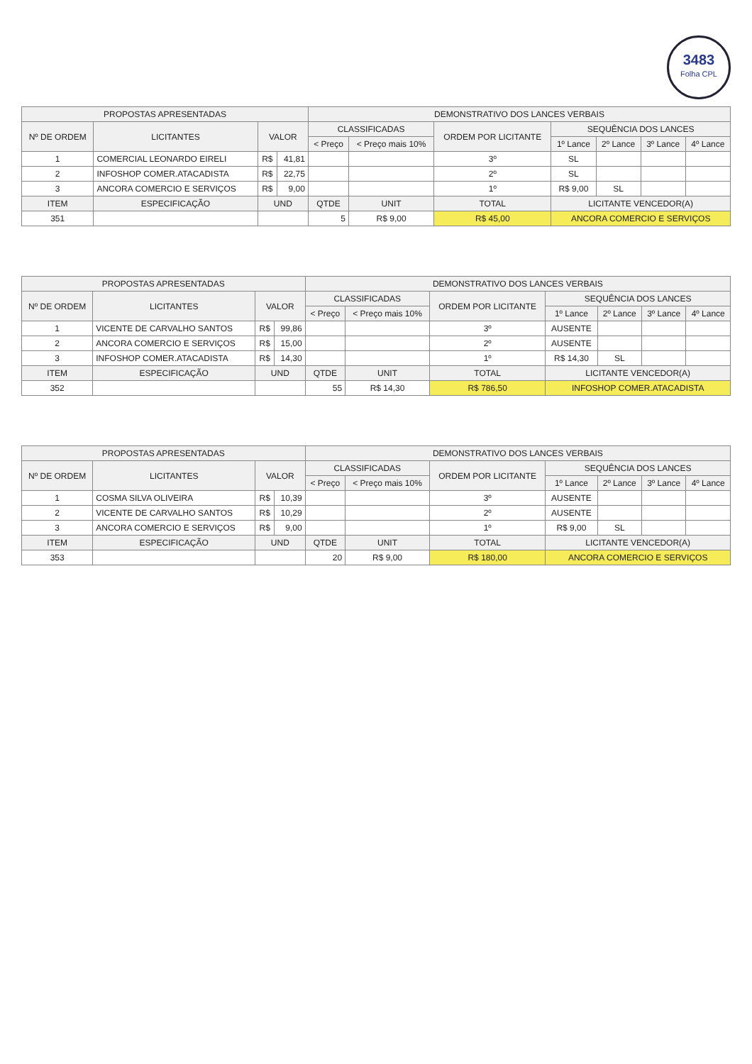3483
Folha CPL
| PROPOSTAS APRESENTADAS | | | | DEMONSTRATIVO DOS LANCES VERBAIS | | | | | | |
| --- | --- | --- | --- | --- | --- | --- | --- | --- | --- | --- |
| Nº DE ORDEM | LICITANTES | VALOR | | CLASSIFICADAS | | ORDEM POR LICITANTE | SEQUÊNCIA DOS LANCES | | | |
| | | | | < Preço | < Preço mais 10% | | 1º Lance | 2º Lance | 3º Lance | 4º Lance |
| 1 | COMERCIAL LEONARDO EIRELI | R$ | 41,81 | | | 3º | SL | | | |
| 2 | INFOSHOP COMER.ATACADISTA | R$ | 22,75 | | | 2º | SL | | | |
| 3 | ANCORA COMERCIO E SERVIÇOS | R$ | 9,00 | | | 1º | R$ 9,00 | SL | | |
| ITEM | ESPECIFICAÇÃO | UND | | QTDE | UNIT | TOTAL | LICITANTE VENCEDOR(A) | | | |
| 351 | | | | 5 | R$ 9,00 | R$ 45,00 | ANCORA COMERCIO E SERVIÇOS | | | |
| PROPOSTAS APRESENTADAS | | | | DEMONSTRATIVO DOS LANCES VERBAIS | | | | | | |
| --- | --- | --- | --- | --- | --- | --- | --- | --- | --- | --- |
| Nº DE ORDEM | LICITANTES | VALOR | | CLASSIFICADAS | | ORDEM POR LICITANTE | SEQUÊNCIA DOS LANCES | | | |
| | | | | < Preço | < Preço mais 10% | | 1º Lance | 2º Lance | 3º Lance | 4º Lance |
| 1 | VICENTE DE CARVALHO SANTOS | R$ | 99,86 | | | 3º | AUSENTE | | | |
| 2 | ANCORA COMERCIO E SERVIÇOS | R$ | 15,00 | | | 2º | AUSENTE | | | |
| 3 | INFOSHOP COMER.ATACADISTA | R$ | 14,30 | | | 1º | R$ 14,30 | SL | | |
| ITEM | ESPECIFICAÇÃO | UND | | QTDE | UNIT | TOTAL | LICITANTE VENCEDOR(A) | | | |
| 352 | | | | 55 | R$ 14,30 | R$ 786,50 | INFOSHOP COMER.ATACADISTA | | | |
| PROPOSTAS APRESENTADAS | | | | DEMONSTRATIVO DOS LANCES VERBAIS | | | | | | |
| --- | --- | --- | --- | --- | --- | --- | --- | --- | --- | --- |
| Nº DE ORDEM | LICITANTES | VALOR | | CLASSIFICADAS | | ORDEM POR LICITANTE | SEQUÊNCIA DOS LANCES | | | |
| | | | | < Preço | < Preço mais 10% | | 1º Lance | 2º Lance | 3º Lance | 4º Lance |
| 1 | COSMA SILVA OLIVEIRA | R$ | 10,39 | | | 3º | AUSENTE | | | |
| 2 | VICENTE DE CARVALHO SANTOS | R$ | 10,29 | | | 2º | AUSENTE | | | |
| 3 | ANCORA COMERCIO E SERVIÇOS | R$ | 9,00 | | | 1º | R$ 9,00 | SL | | |
| ITEM | ESPECIFICAÇÃO | UND | | QTDE | UNIT | TOTAL | LICITANTE VENCEDOR(A) | | | |
| 353 | | | | 20 | R$ 9,00 | R$ 180,00 | ANCORA COMERCIO E SERVIÇOS | | | |